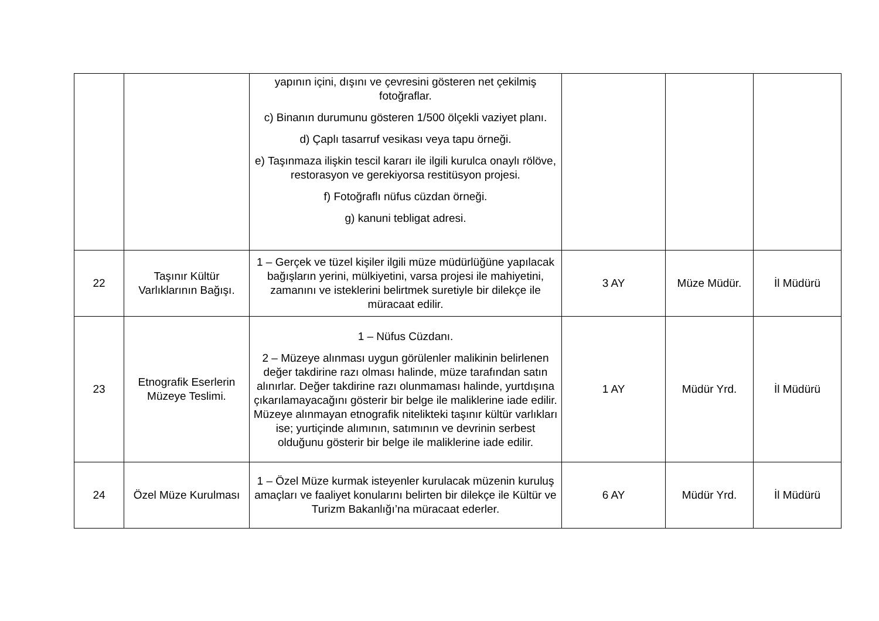| | | yapının içini, dışını ve çevresini gösteren net çekilmiş fotoğraflar. c) Binanın durumunu gösteren 1/500 ölçekli vaziyet planı. d) Çaplı tasarruf vesikası veya tapu örneği. e) Taşınmaza ilişkin tescil kararı ile ilgili kurulca onaylı rölöve, restorasyon ve gerekiyorsa restitüsyon projesi. f) Fotoğraflı nüfus cüzdan örneği. g) kanuni tebligat adresi. | | | |
| 22 | Taşınır Kültür Varlıklarının Bağışı. | 1 – Gerçek ve tüzel kişiler ilgili müze müdürlüğüne yapılacak bağışların yerini, mülkiyetini, varsa projesi ile mahiyetini, zamanını ve isteklerini belirtmek suretiyle bir dilekçe ile müracaat edilir. | 3 AY | Müze Müdür. | İl Müdürü |
| 23 | Etnografik Eserlerin Müzeye Teslimi. | 1 – Nüfus Cüzdanı. 2 – Müzeye alınması uygun görülenler malikinin belirlenen değer takdirine razı olması halinde, müze tarafından satın alınırlar. Değer takdirine razı olunmaması halinde, yurtdışına çıkarılamayacağını gösterir bir belge ile maliklerine iade edilir. Müzeye alınmayan etnografik nitelikteki taşınır kültür varlıkları ise; yurtiçinde alımının, satımının ve devrinin serbest olduğunu gösterir bir belge ile maliklerine iade edilir. | 1 AY | Müdür Yrd. | İl Müdürü |
| 24 | Özel Müze Kurulması | 1 – Özel Müze kurmak isteyenler kurulacak müzenin kuruluş amaçları ve faaliyet konularını belirten bir dilekçe ile Kültür ve Turizm Bakanlığı’na müracaat ederler. | 6 AY | Müdür Yrd. | İl Müdürü |